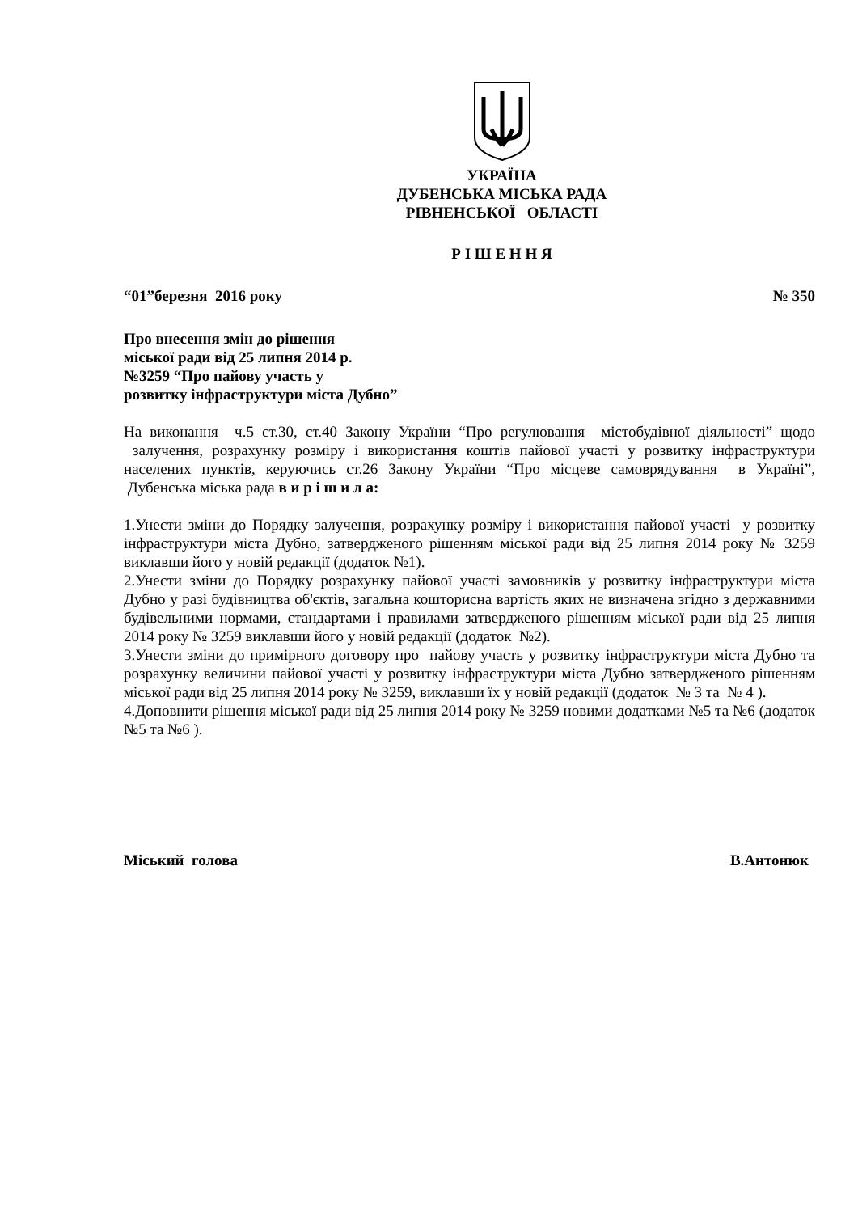УКРАЇНА
ДУБЕНСЬКА МІСЬКА РАДА
РІВНЕНСЬКОЇ ОБЛАСТІ
Р І Ш Е Н Н Я
“01”березня 2016 року № 350
Про внесення змін до рішення
міської ради від 25 липня 2014 р.
№3259 “Про пайову участь у
розвитку інфраструктури міста Дубно”
На виконання ч.5 ст.30, ст.40 Закону України “Про регулювання містобудівної діяльності” щодо залучення, розрахунку розміру і використання коштів пайової участі у розвитку інфраструктури населених пунктів, керуючись ст.26 Закону України “Про місцеве самоврядування в Україні”, Дубенська міська рада в и р і ш и л а:
1.Унести зміни до Порядку залучення, розрахунку розміру і використання пайової участі у розвитку інфраструктури міста Дубно, затвердженого рішенням міської ради від 25 липня 2014 року № 3259 виклавши його у новій редакції (додаток №1).
2.Унести зміни до Порядку розрахунку пайової участі замовників у розвитку інфраструктури міста Дубно у разі будівництва об'єктів, загальна кошторисна вартість яких не визначена згідно з державними будівельними нормами, стандартами і правилами затвердженого рішенням міської ради від 25 липня 2014 року № 3259 виклавши його у новій редакції (додаток №2).
3.Унести зміни до примірного договору про пайову участь у розвитку інфраструктури міста Дубно та розрахунку величини пайової участі у розвитку інфраструктури міста Дубно затвердженого рішенням міської ради від 25 липня 2014 року № 3259, виклавши їх у новій редакції (додаток № 3 та № 4 ).
4.Доповнити рішення міської ради від 25 липня 2014 року № 3259 новими додатками №5 та №6 (додаток №5 та №6 ).
Міський голова В.Антонюк